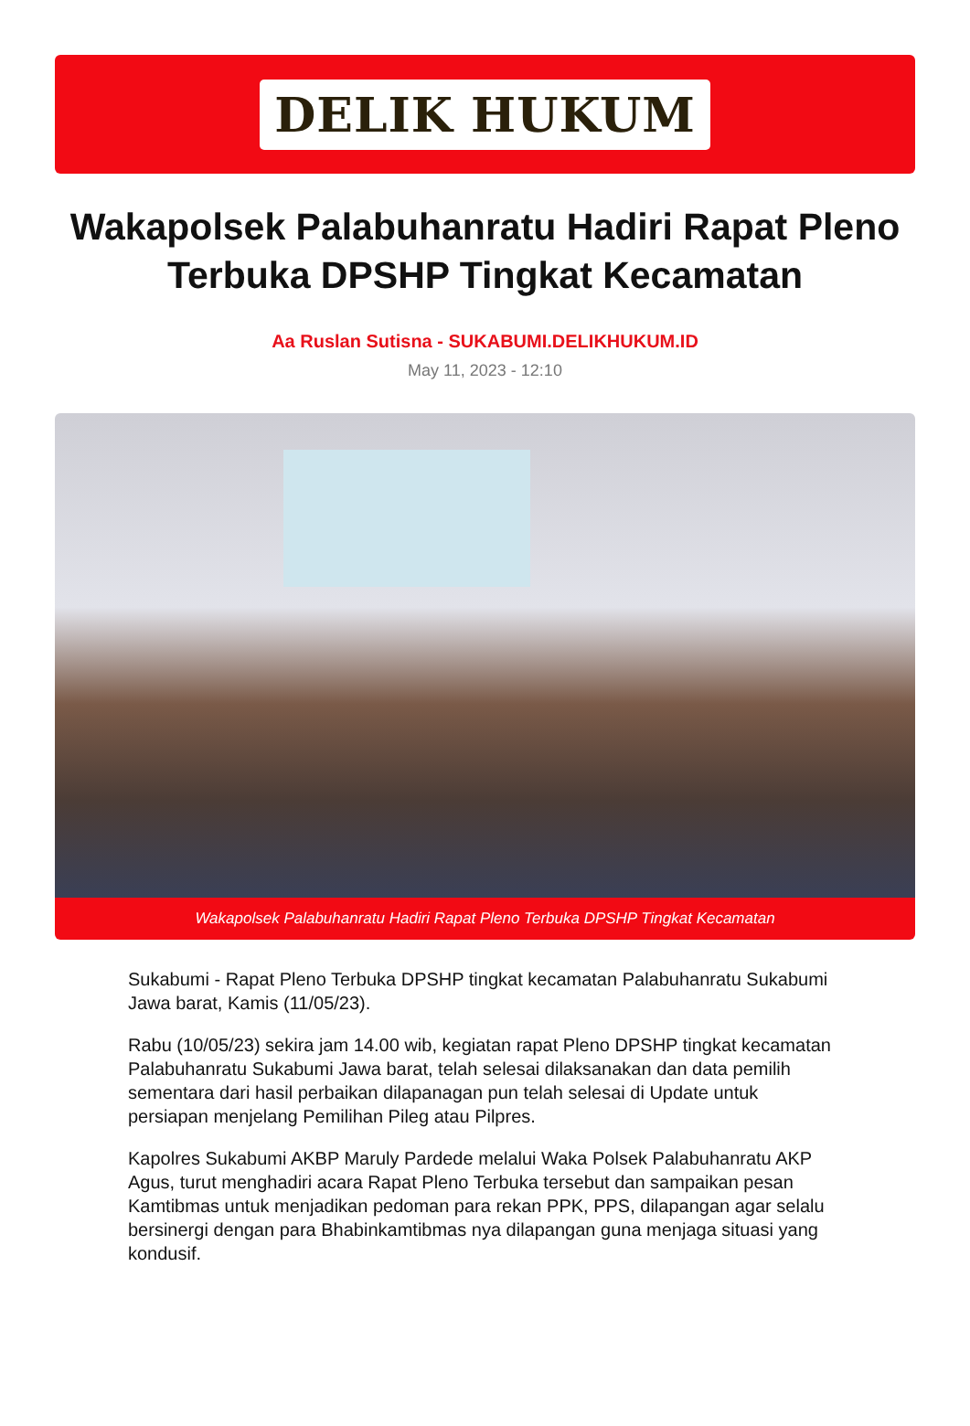DELIK HUKUM
Wakapolsek Palabuhanratu Hadiri Rapat Pleno Terbuka DPSHP Tingkat Kecamatan
Aa Ruslan Sutisna - SUKABUMI.DELIKHUKUM.ID
May 11, 2023 - 12:10
Wakapolsek Palabuhanratu Hadiri Rapat Pleno Terbuka DPSHP Tingkat Kecamatan
Sukabumi - Rapat Pleno Terbuka DPSHP tingkat kecamatan Palabuhanratu Sukabumi Jawa barat, Kamis (11/05/23).
Rabu (10/05/23) sekira jam 14.00 wib, kegiatan rapat Pleno DPSHP tingkat kecamatan Palabuhanratu Sukabumi Jawa barat, telah selesai dilaksanakan dan data pemilih sementara dari hasil perbaikan dilapanagan pun telah selesai di Update untuk persiapan menjelang Pemilihan Pileg atau Pilpres.
Kapolres Sukabumi AKBP Maruly Pardede melalui Waka Polsek Palabuhanratu AKP Agus, turut menghadiri acara Rapat Pleno Terbuka tersebut dan sampaikan pesan Kamtibmas untuk menjadikan pedoman para rekan PPK, PPS, dilapangan agar selalu bersinergi dengan para Bhabinkamtibmas nya dilapangan guna menjaga situasi yang kondusif.